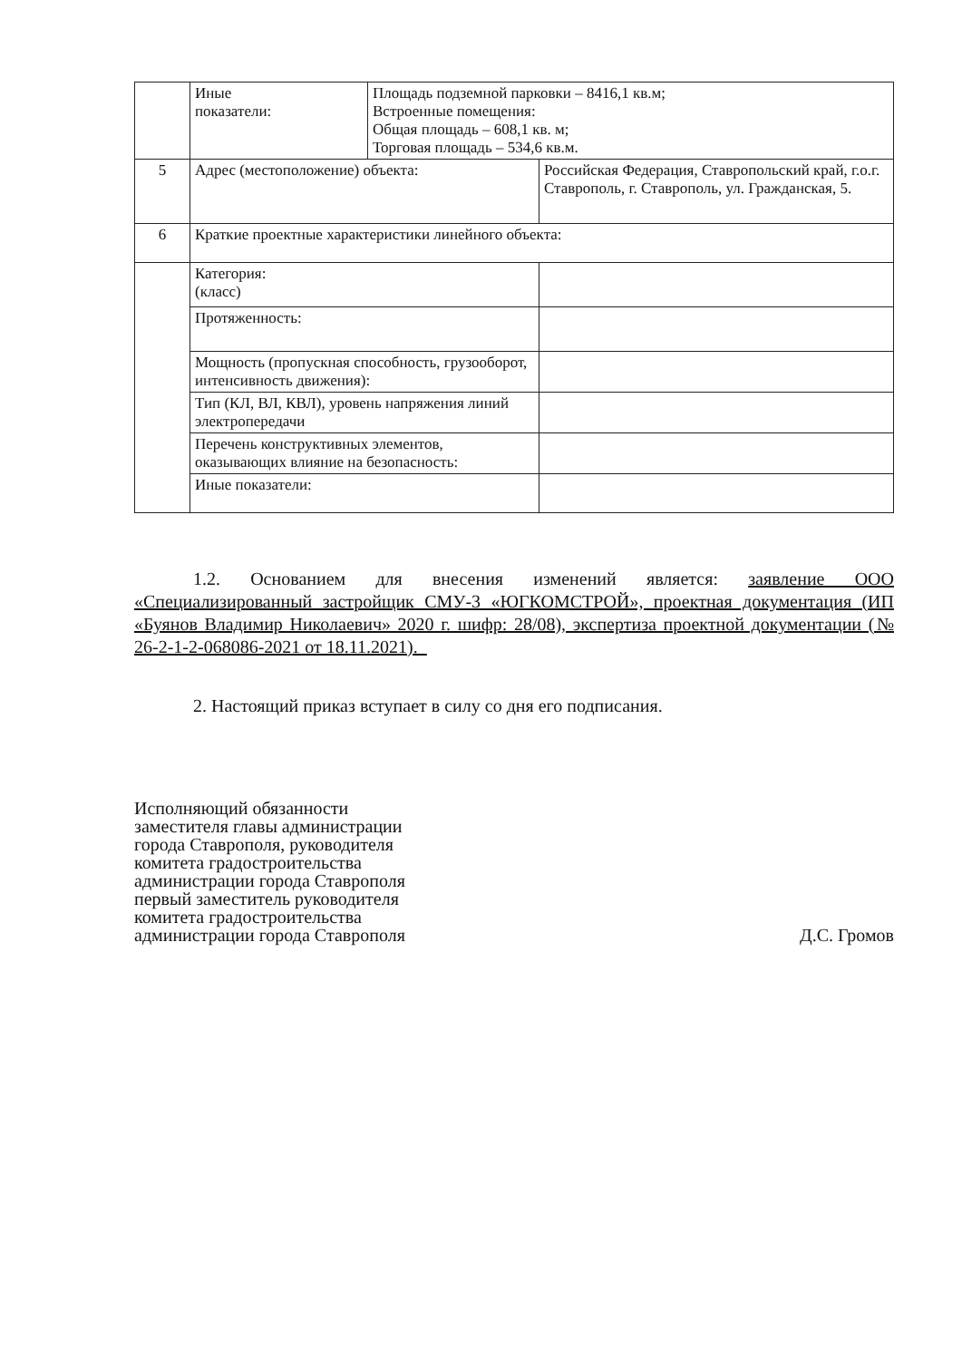| | Иные показатели: | Площадь подземной парковки – 8416,1 кв.м; Встроенные помещения: Общая площадь – 608,1 кв. м; Торговая площадь – 534,6 кв.м. | |
| 5 | Адрес (местоположение) объекта: | | Российская Федерация, Ставропольский край, г.о.г. Ставрополь, г. Ставрополь, ул. Гражданская, 5. |
| 6 | Краткие проектные характеристики линейного объекта: | | |
| | Категория: (класс) | | |
| | Протяженность: | | |
| | Мощность (пропускная способность, грузооборот, интенсивность движения): | | |
| | Тип (КЛ, ВЛ, КВЛ), уровень напряжения линий электропередачи | | |
| | Перечень конструктивных элементов, оказывающих влияние на безопасность: | | |
| | Иные показатели: | | |
1.2. Основанием для внесения изменений является: заявление ООО «Специализированный застройщик СМУ-3 «ЮГКОМСТРОЙ», проектная документация (ИП «Буянов Владимир Николаевич» 2020 г. шифр: 28/08), экспертиза проектной документации (№ 26-2-1-2-068086-2021 от 18.11.2021)._
2. Настоящий приказ вступает в силу со дня его подписания.
Исполняющий обязанности
заместителя главы администрации
города Ставрополя, руководителя
комитета градостроительства
администрации города Ставрополя
первый заместитель руководителя
комитета градостроительства
администрации города Ставрополя
Д.С. Громов